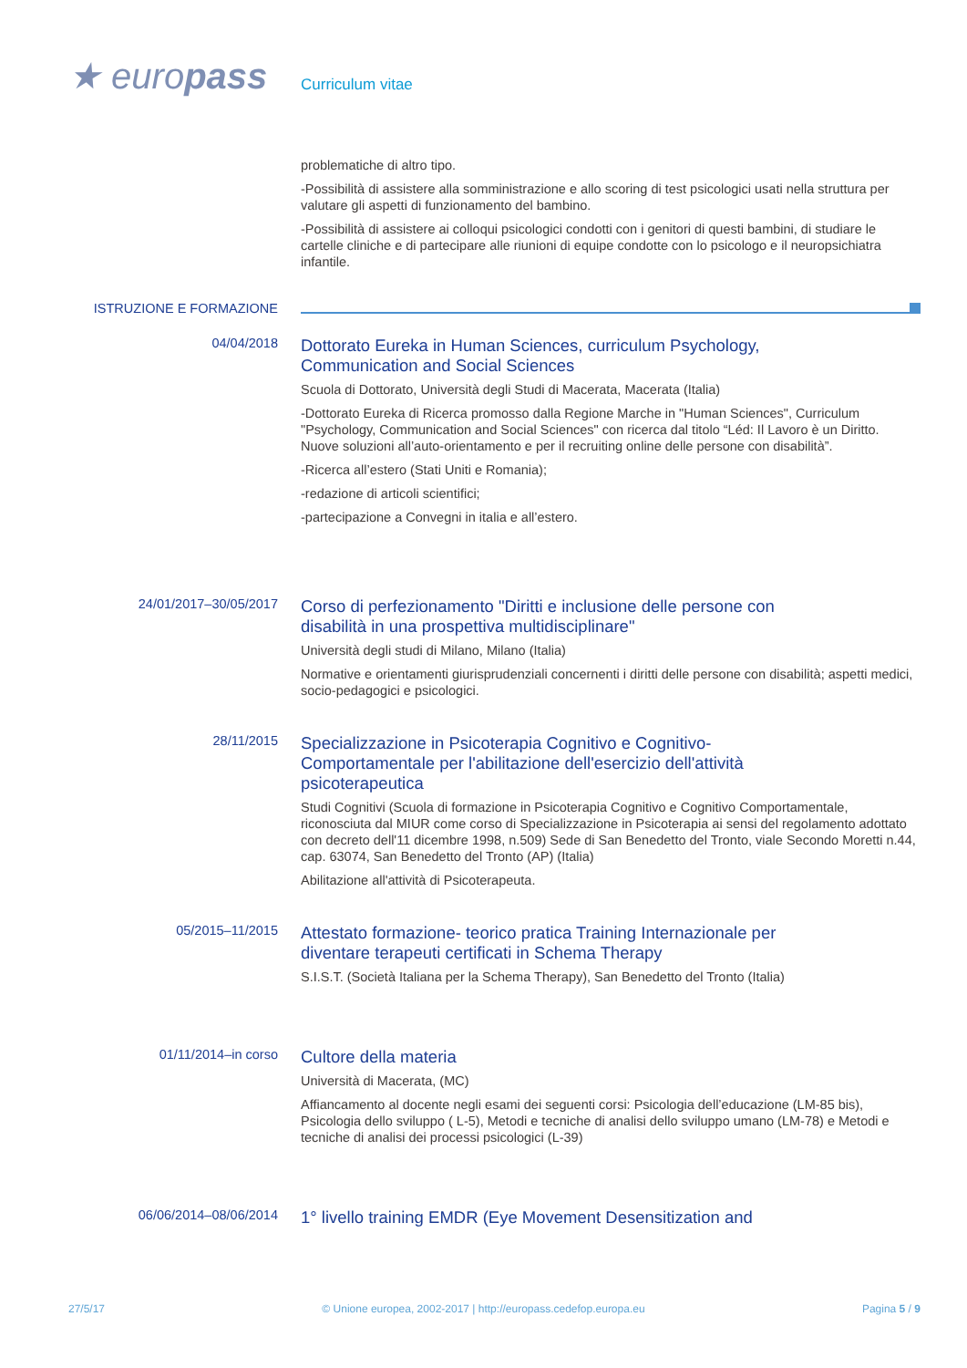★ europass
Curriculum vitae
problematiche di altro tipo.
-Possibilità di assistere alla somministrazione e allo scoring di test psicologici usati nella struttura per valutare gli aspetti di funzionamento del bambino.
-Possibilità di assistere ai colloqui psicologici condotti con i genitori di questi bambini, di studiare le cartelle cliniche e di partecipare alle riunioni di equipe condotte con lo psicologo e il neuropsichiatra infantile.
ISTRUZIONE E FORMAZIONE
04/04/2018
Dottorato Eureka in Human Sciences, curriculum Psychology,
Communication and Social Sciences
Scuola di Dottorato, Università degli Studi di Macerata, Macerata (Italia)
-Dottorato Eureka di Ricerca promosso dalla Regione Marche in "Human Sciences", Curriculum "Psychology, Communication and Social Sciences" con ricerca dal titolo “Léd: Il Lavoro è un Diritto. Nuove soluzioni all’auto-orientamento e per il recruiting online delle persone con disabilità”.
-Ricerca all’estero (Stati Uniti e Romania);
-redazione di articoli scientifici;
-partecipazione a Convegni in italia e all’estero.
24/01/2017–30/05/2017
Corso di perfezionamento "Diritti e inclusione delle persone con
disabilità in una prospettiva multidisciplinare"
Università degli studi di Milano, Milano (Italia)
Normative e orientamenti giurisprudenziali concernenti i diritti delle persone con disabilità; aspetti medici, socio-pedagogici e psicologici.
28/11/2015
Specializzazione in Psicoterapia Cognitivo e Cognitivo-
Comportamentale per l'abilitazione dell'esercizio dell'attività
psicoterapeutica
Studi Cognitivi (Scuola di formazione in Psicoterapia Cognitivo e Cognitivo Comportamentale, riconosciuta dal MIUR come corso di Specializzazione in Psicoterapia ai sensi del regolamento adottato con decreto dell'11 dicembre 1998, n.509) Sede di San Benedetto del Tronto, viale Secondo Moretti n.44, cap. 63074, San Benedetto del Tronto (AP) (Italia)
Abilitazione all'attività di Psicoterapeuta.
05/2015–11/2015
Attestato formazione- teorico pratica Training Internazionale per
diventare terapeuti certificati in Schema Therapy
S.I.S.T. (Società Italiana per la Schema Therapy), San Benedetto del Tronto (Italia)
01/11/2014–in corso
Cultore della materia
Università di Macerata, (MC)
Affiancamento al docente negli esami dei seguenti corsi: Psicologia dell’educazione (LM-85 bis), Psicologia dello sviluppo ( L-5), Metodi e tecniche di analisi dello sviluppo umano (LM-78) e Metodi e tecniche di analisi dei processi psicologici (L-39)
06/06/2014–08/06/2014
1° livello training EMDR (Eye Movement Desensitization and
27/5/17 © Unione europea, 2002-2017 | http://europass.cedefop.europa.eu Pagina 5 / 9